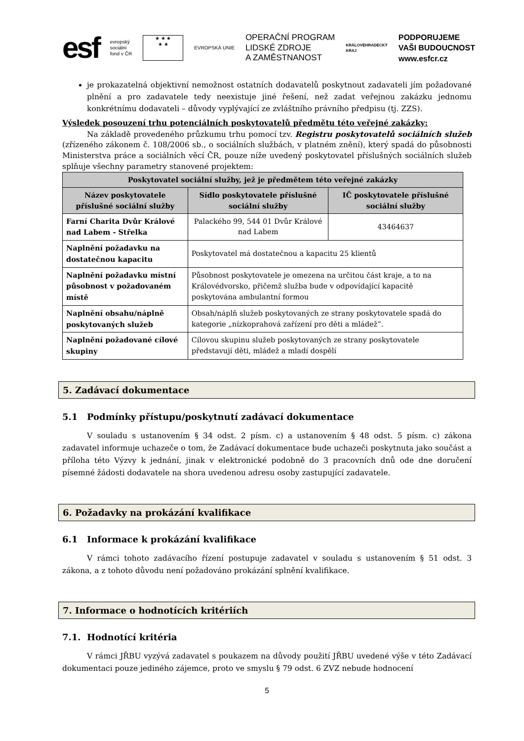esf
evropský
sociální
fond v ČR
★ ★ ★
★ ★
EVROPSKÁ UNIE
OPERAČNÍ PROGRAM
LIDSKÉ ZDROJE
A ZAMĚSTNANOST
KRÁLOVÉHRADECKÝ
KRAJ
PODPORUJEME
VAŠI BUDOUCNOST
www.esfcr.cz
je prokazatelná objektivní nemožnost ostatních dodavatelů poskytnout zadavateli jím požadované plnění a pro zadavatele tedy neexistuje jiné řešení, než zadat veřejnou zakázku jednomu konkrétnímu dodavateli – důvody vyplývající ze zvláštního právního předpisu (tj. ZZS).
Výsledek posouzení trhu potenciálních poskytovatelů předmětu této veřejné zakázky:
Na základě provedeného průzkumu trhu pomocí tzv. Registru poskytovatelů sociálních služeb (zřízeného zákonem č. 108/2006 sb., o sociálních službách, v platném znění), který spadá do působnosti Ministerstva práce a sociálních věcí ČR, pouze níže uvedený poskytovatel příslušných sociálních služeb splňuje všechny parametry stanovené projektem:
| Poskytovatel sociální služby, jež je předmětem této veřejné zakázky | | |
| --- | --- | --- |
| Název poskytovatele příslušné sociální služby | Sídlo poskytovatele příslušné sociální služby | IČ poskytovatele příslušné sociální služby |
| Farní Charita Dvůr Králové nad Labem - Střelka | Palackého 99, 544 01 Dvůr Králové nad Labem | 43464637 |
| Naplnění požadavku na dostatečnou kapacitu | Poskytovatel má dostatečnou a kapacitu 25 klientů | |
| Naplnění požadavku místní působnost v požadovaném místě | Působnost poskytovatele je omezena na určitou část kraje, a to na Královédvorsko, přičemž služba bude v odpovídající kapacitě poskytována ambulantní formou | |
| Naplnění obsahu/náplně poskytovaných služeb | Obsah/náplň služeb poskytovaných ze strany poskytovatele spadá do kategorie „nízkoprahová zařízení pro děti a mládež“. | |
| Naplnění požadované cílové skupiny | Cílovou skupinu služeb poskytovaných ze strany poskytovatele představují děti, mládež a mladí dospělí | |
5. Zadávací dokumentace
5.1 Podmínky přístupu/poskytnutí zadávací dokumentace
V souladu s ustanovením § 34 odst. 2 písm. c) a ustanovením § 48 odst. 5 písm. c) zákona zadavatel informuje uchazeče o tom, že Zadávací dokumentace bude uchazeči poskytnuta jako součást a příloha této Výzvy k jednání, jinak v elektronické podobně do 3 pracovních dnů ode dne doručení písemné žádosti dodavatele na shora uvedenou adresu osoby zastupující zadavatele.
6. Požadavky na prokázání kvalifikace
6.1 Informace k prokázání kvalifikace
V rámci tohoto zadávacího řízení postupuje zadavatel v souladu s ustanovením § 51 odst. 3 zákona, a z tohoto důvodu není požadováno prokázání splnění kvalifikace.
7. Informace o hodnotících kritériích
7.1. Hodnotící kritéria
V rámci JŘBU vyzývá zadavatel s poukazem na důvody použití JŘBU uvedené výše v této Zadávací dokumentaci pouze jediného zájemce, proto ve smyslu § 79 odst. 6 ZVZ nebude hodnocení
5